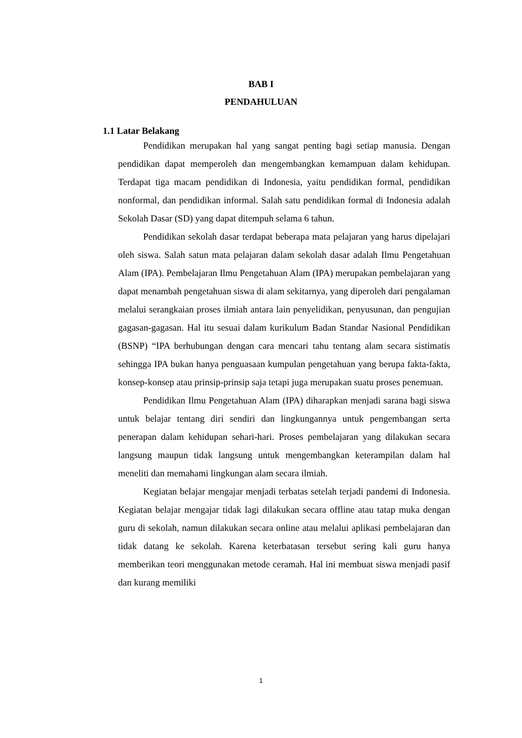BAB I
PENDAHULUAN
1.1 Latar Belakang
Pendidikan merupakan hal yang sangat penting bagi setiap manusia. Dengan pendidikan dapat memperoleh dan mengembangkan kemampuan dalam kehidupan. Terdapat tiga macam pendidikan di Indonesia, yaitu pendidikan formal, pendidikan nonformal, dan pendidikan informal. Salah satu pendidikan formal di Indonesia adalah Sekolah Dasar (SD) yang dapat ditempuh selama 6 tahun.
Pendidikan sekolah dasar terdapat beberapa mata pelajaran yang harus dipelajari oleh siswa. Salah satun mata pelajaran dalam sekolah dasar adalah Ilmu Pengetahuan Alam (IPA). Pembelajaran Ilmu Pengetahuan Alam (IPA) merupakan pembelajaran yang dapat menambah pengetahuan siswa di alam sekitarnya, yang diperoleh dari pengalaman melalui serangkaian proses ilmiah antara lain penyelidikan, penyusunan, dan pengujian gagasan-gagasan. Hal itu sesuai dalam kurikulum Badan Standar Nasional Pendidikan (BSNP) “IPA berhubungan dengan cara mencari tahu tentang alam secara sistimatis sehingga IPA bukan hanya penguasaan kumpulan pengetahuan yang berupa fakta-fakta, konsep-konsep atau prinsip-prinsip saja tetapi juga merupakan suatu proses penemuan.
Pendidikan Ilmu Pengetahuan Alam (IPA) diharapkan menjadi sarana bagi siswa untuk belajar tentang diri sendiri dan lingkungannya untuk pengembangan serta penerapan dalam kehidupan sehari-hari. Proses pembelajaran yang dilakukan secara langsung maupun tidak langsung untuk mengembangkan keterampilan dalam hal meneliti dan memahami lingkungan alam secara ilmiah.
Kegiatan belajar mengajar menjadi terbatas setelah terjadi pandemi di Indonesia. Kegiatan belajar mengajar tidak lagi dilakukan secara offline atau tatap muka dengan guru di sekolah, namun dilakukan secara online atau melalui aplikasi pembelajaran dan tidak datang ke sekolah. Karena keterbatasan tersebut sering kali guru hanya memberikan teori menggunakan metode ceramah. Hal ini membuat siswa menjadi pasif dan kurang memiliki
1